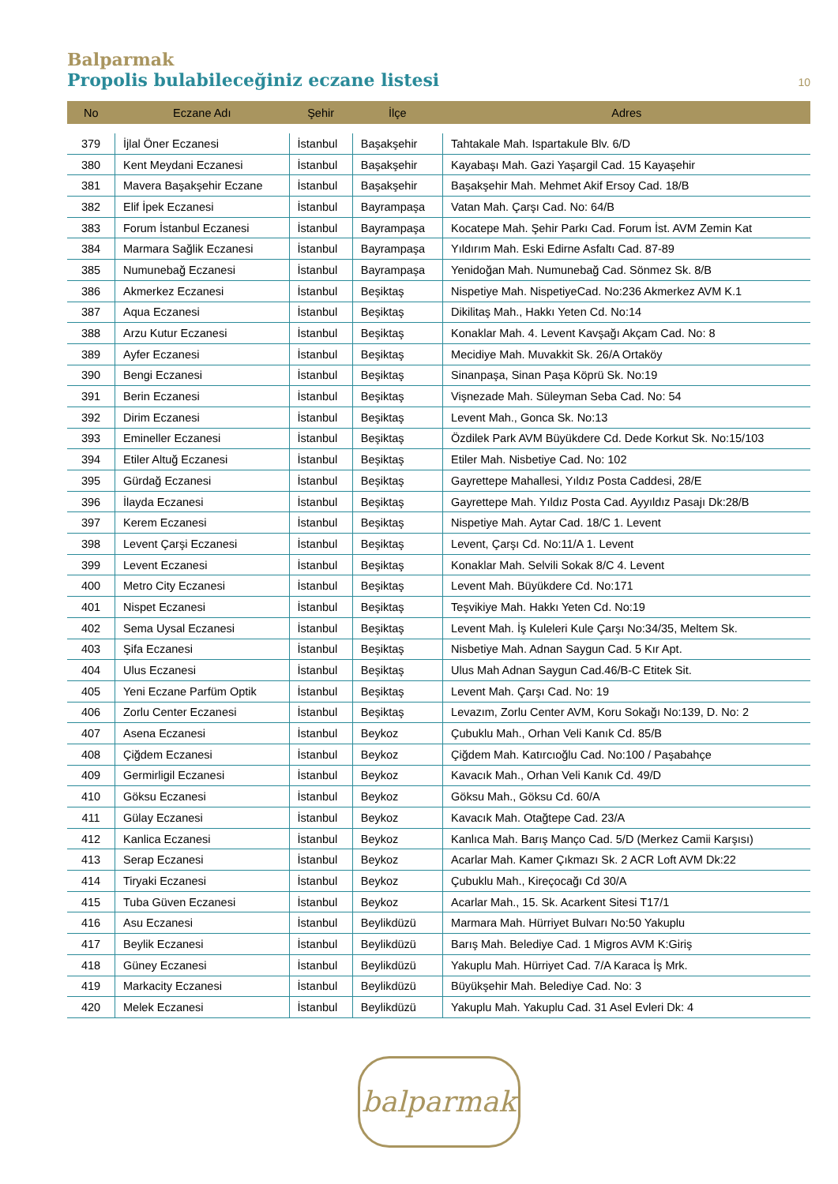Balparmak
Propolis bulabileceğiniz eczane listesi
10
| No | Eczane Adı | Şehir | İlçe | Adres |
| --- | --- | --- | --- | --- |
| 379 | İjlal Öner Eczanesi | İstanbul | Başakşehir | Tahtakale Mah. Ispartakule Blv. 6/D |
| 380 | Kent Meydani Eczanesi | İstanbul | Başakşehir | Kayabaşı Mah. Gazi Yaşargil Cad. 15 Kayaşehir |
| 381 | Mavera Başakşehir Eczane | İstanbul | Başakşehir | Başakşehir Mah. Mehmet Akif Ersoy Cad. 18/B |
| 382 | Elif İpek Eczanesi | İstanbul | Bayrampaşa | Vatan Mah. Çarşı Cad. No: 64/B |
| 383 | Forum İstanbul Eczanesi | İstanbul | Bayrampaşa | Kocatepe Mah. Şehir Parkı Cad. Forum İst. AVM Zemin Kat |
| 384 | Marmara Sağlik Eczanesi | İstanbul | Bayrampaşa | Yıldırım Mah. Eski Edirne Asfaltı Cad. 87-89 |
| 385 | Numunebağ Eczanesi | İstanbul | Bayrampaşa | Yenidoğan Mah. Numunebağ Cad. Sönmez Sk. 8/B |
| 386 | Akmerkez Eczanesi | İstanbul | Beşiktaş | Nispetiye Mah. NispetiyeCad. No:236 Akmerkez AVM K.1 |
| 387 | Aqua Eczanesi | İstanbul | Beşiktaş | Dikilitaş Mah., Hakkı Yeten Cd. No:14 |
| 388 | Arzu Kutur Eczanesi | İstanbul | Beşiktaş | Konaklar Mah. 4. Levent Kavşağı Akçam Cad. No: 8 |
| 389 | Ayfer Eczanesi | İstanbul | Beşiktaş | Mecidiye Mah. Muvakkit Sk. 26/A Ortaköy |
| 390 | Bengi Eczanesi | İstanbul | Beşiktaş | Sinanpaşa, Sinan Paşa Köprü Sk. No:19 |
| 391 | Berin Eczanesi | İstanbul | Beşiktaş | Vişnezade Mah. Süleyman Seba Cad. No: 54 |
| 392 | Dirim Eczanesi | İstanbul | Beşiktaş | Levent Mah., Gonca Sk. No:13 |
| 393 | Emineller Eczanesi | İstanbul | Beşiktaş | Özdilek Park AVM Büyükdere Cd. Dede Korkut Sk. No:15/103 |
| 394 | Etiler Altuğ Eczanesi | İstanbul | Beşiktaş | Etiler Mah. Nisbetiye Cad. No: 102 |
| 395 | Gürdağ Eczanesi | İstanbul | Beşiktaş | Gayrettepe Mahallesi, Yıldız Posta Caddesi, 28/E |
| 396 | İlayda Eczanesi | İstanbul | Beşiktaş | Gayrettepe Mah. Yıldız Posta Cad. Ayyıldız Pasajı Dk:28/B |
| 397 | Kerem Eczanesi | İstanbul | Beşiktaş | Nispetiye Mah. Aytar Cad. 18/C 1. Levent |
| 398 | Levent Çarşi Eczanesi | İstanbul | Beşiktaş | Levent, Çarşı Cd. No:11/A 1. Levent |
| 399 | Levent Eczanesi | İstanbul | Beşiktaş | Konaklar Mah. Selvili Sokak 8/C 4. Levent |
| 400 | Metro City Eczanesi | İstanbul | Beşiktaş | Levent Mah. Büyükdere Cd. No:171 |
| 401 | Nispet Eczanesi | İstanbul | Beşiktaş | Teşvikiye Mah. Hakkı Yeten Cd. No:19 |
| 402 | Sema Uysal Eczanesi | İstanbul | Beşiktaş | Levent Mah. İş Kuleleri Kule Çarşı No:34/35, Meltem Sk. |
| 403 | Şifa Eczanesi | İstanbul | Beşiktaş | Nisbetiye Mah. Adnan Saygun Cad. 5 Kır Apt. |
| 404 | Ulus Eczanesi | İstanbul | Beşiktaş | Ulus Mah Adnan Saygun Cad.46/B-C Etitek Sit. |
| 405 | Yeni Eczane Parfüm Optik | İstanbul | Beşiktaş | Levent Mah. Çarşı Cad. No: 19 |
| 406 | Zorlu Center Eczanesi | İstanbul | Beşiktaş | Levazım, Zorlu Center AVM, Koru Sokağı No:139, D. No: 2 |
| 407 | Asena Eczanesi | İstanbul | Beykoz | Çubuklu Mah., Orhan Veli Kanık Cd. 85/B |
| 408 | Çiğdem Eczanesi | İstanbul | Beykoz | Çiğdem Mah. Katırcıoğlu Cad. No:100 / Paşabahçe |
| 409 | Germirligil Eczanesi | İstanbul | Beykoz | Kavacık Mah., Orhan Veli Kanık Cd. 49/D |
| 410 | Göksu Eczanesi | İstanbul | Beykoz | Göksu Mah., Göksu Cd. 60/A |
| 411 | Gülay Eczanesi | İstanbul | Beykoz | Kavacık Mah. Otağtepe Cad. 23/A |
| 412 | Kanlica Eczanesi | İstanbul | Beykoz | Kanlıca Mah. Barış Manço Cad. 5/D (Merkez Camii Karşısı) |
| 413 | Serap Eczanesi | İstanbul | Beykoz | Acarlar Mah. Kamer Çıkmazı Sk. 2 ACR Loft AVM Dk:22 |
| 414 | Tiryaki Eczanesi | İstanbul | Beykoz | Çubuklu Mah., Kireçocağı Cd 30/A |
| 415 | Tuba Güven Eczanesi | İstanbul | Beykoz | Acarlar Mah., 15. Sk. Acarkent Sitesi T17/1 |
| 416 | Asu Eczanesi | İstanbul | Beylikdüzü | Marmara Mah. Hürriyet Bulvarı No:50 Yakuplu |
| 417 | Beylik Eczanesi | İstanbul | Beylikdüzü | Barış Mah. Belediye Cad. 1 Migros AVM K:Giriş |
| 418 | Güney Eczanesi | İstanbul | Beylikdüzü | Yakuplu Mah. Hürriyet Cad. 7/A Karaca İş Mrk. |
| 419 | Markacity Eczanesi | İstanbul | Beylikdüzü | Büyükşehir Mah. Belediye Cad. No: 3 |
| 420 | Melek Eczanesi | İstanbul | Beylikdüzü | Yakuplu Mah. Yakuplu Cad. 31 Asel Evleri Dk: 4 |
balparmak